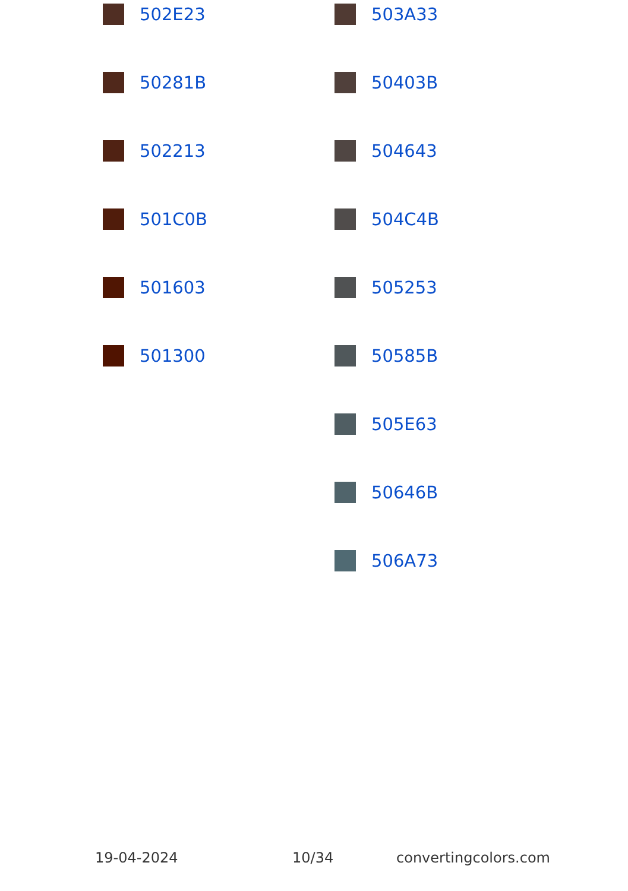502E23
50281B
502213
501C0B
501603
501300
503A33
50403B
504643
504C4B
505253
50585B
505E63
50646B
506A73
19-04-2024 10/34 convertingcolors.com